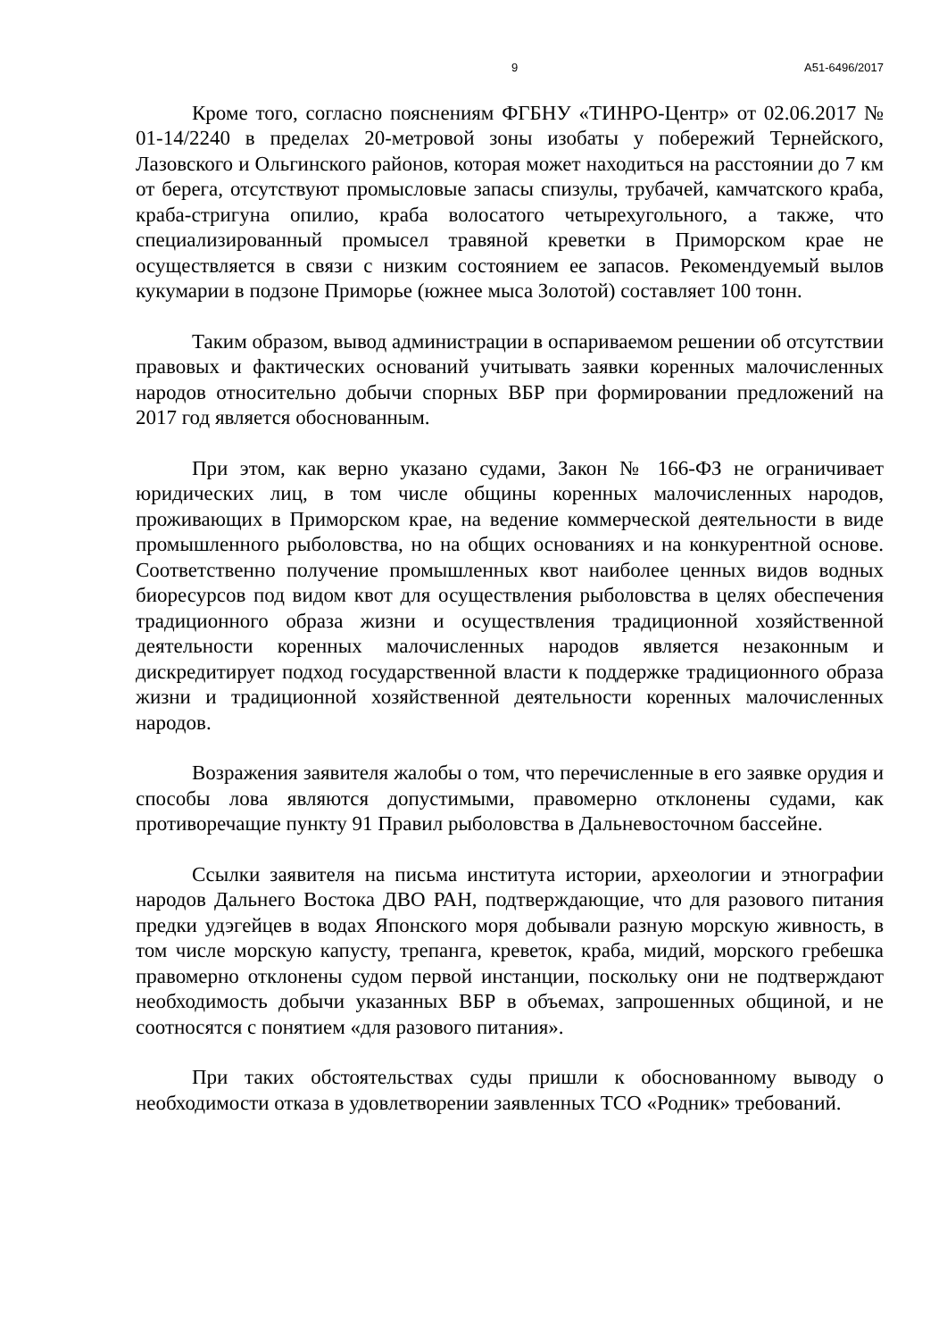9 А51-6496/2017
Кроме того, согласно пояснениям ФГБНУ «ТИНРО-Центр» от 02.06.2017 № 01-14/2240 в пределах 20-метровой зоны изобаты у побережий Тернейского, Лазовского и Ольгинского районов, которая может находиться на расстоянии до 7 км от берега, отсутствуют промысловые запасы спизулы, трубачей, камчатского краба, краба-стригуна опилио, краба волосатого четырехугольного, а также, что специализированный промысел травяной креветки в Приморском крае не осуществляется в связи с низким состоянием ее запасов. Рекомендуемый вылов кукумарии в подзоне Приморье (южнее мыса Золотой) составляет 100 тонн.
Таким образом, вывод администрации в оспариваемом решении об отсутствии правовых и фактических оснований учитывать заявки коренных малочисленных народов относительно добычи спорных ВБР при формировании предложений на 2017 год является обоснованным.
При этом, как верно указано судами, Закон № 166-ФЗ не ограничивает юридических лиц, в том числе общины коренных малочисленных народов, проживающих в Приморском крае, на ведение коммерческой деятельности в виде промышленного рыболовства, но на общих основаниях и на конкурентной основе. Соответственно получение промышленных квот наиболее ценных видов водных биоресурсов под видом квот для осуществления рыболовства в целях обеспечения традиционного образа жизни и осуществления традиционной хозяйственной деятельности коренных малочисленных народов является незаконным и дискредитирует подход государственной власти к поддержке традиционного образа жизни и традиционной хозяйственной деятельности коренных малочисленных народов.
Возражения заявителя жалобы о том, что перечисленные в его заявке орудия и способы лова являются допустимыми, правомерно отклонены судами, как противоречащие пункту 91 Правил рыболовства в Дальневосточном бассейне.
Ссылки заявителя на письма института истории, археологии и этнографии народов Дальнего Востока ДВО РАН, подтверждающие, что для разового питания предки удэгейцев в водах Японского моря добывали разную морскую живность, в том числе морскую капусту, трепанга, креветок, краба, мидий, морского гребешка правомерно отклонены судом первой инстанции, поскольку они не подтверждают необходимость добычи указанных ВБР в объемах, запрошенных общиной, и не соотносятся с понятием «для разового питания».
При таких обстоятельствах суды пришли к обоснованному выводу о необходимости отказа в удовлетворении заявленных ТСО «Родник» требований.